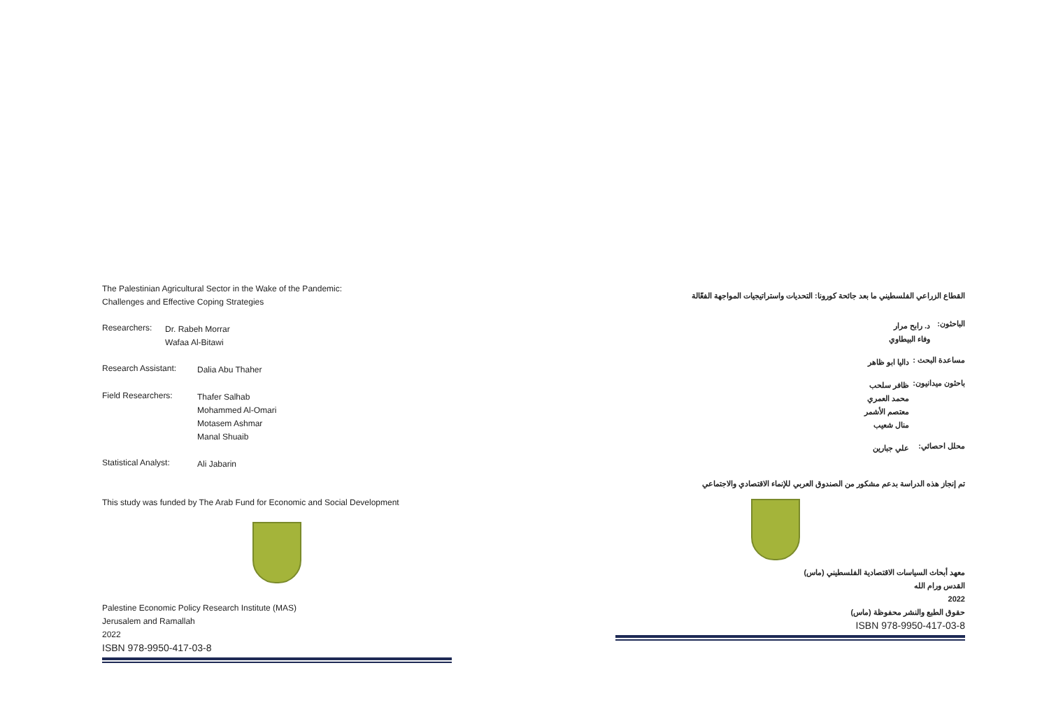The Palestinian Agricultural Sector in the Wake of the Pandemic:
Challenges and Effective Coping Strategies
Researchers:
Dr. Rabeh Morrar
Wafaa Al-Bitawi
Research Assistant:
Dalia Abu Thaher
Field Researchers:
Thafer Salhab
Mohammed Al-Omari
Motasem Ashmar
Manal Shuaib
Statistical Analyst:
Ali Jabarin
This study was funded by The Arab Fund for Economic and Social Development
Palestine Economic Policy Research Institute (MAS)
Jerusalem and Ramallah
2022
ISBN 978-9950-417-03-8
القطاع الزراعي الفلسطيني ما بعد جائحة كورونا: التحديات واستراتيجيات المواجهة الفعّالة
الباحثون:
د. رابح مرار
وفاء البيطاوي
مساعدة البحث :
داليا ابو ظاهر
باحثون ميدانيون:
ظافر سلحب
محمد العمري
معتصم الأشمر
منال شعيب
محلل احصائي:
علي جبارين
تم إنجاز هذه الدراسة بدعم مشكور من الصندوق العربي للإنماء الاقتصادي والاجتماعي
معهد أبحاث السياسات الاقتصادية الفلسطيني (ماس)
القدس ورام الله
2022
حقوق الطبع والنشر محفوظة (ماس)
ISBN 978-9950-417-03-8